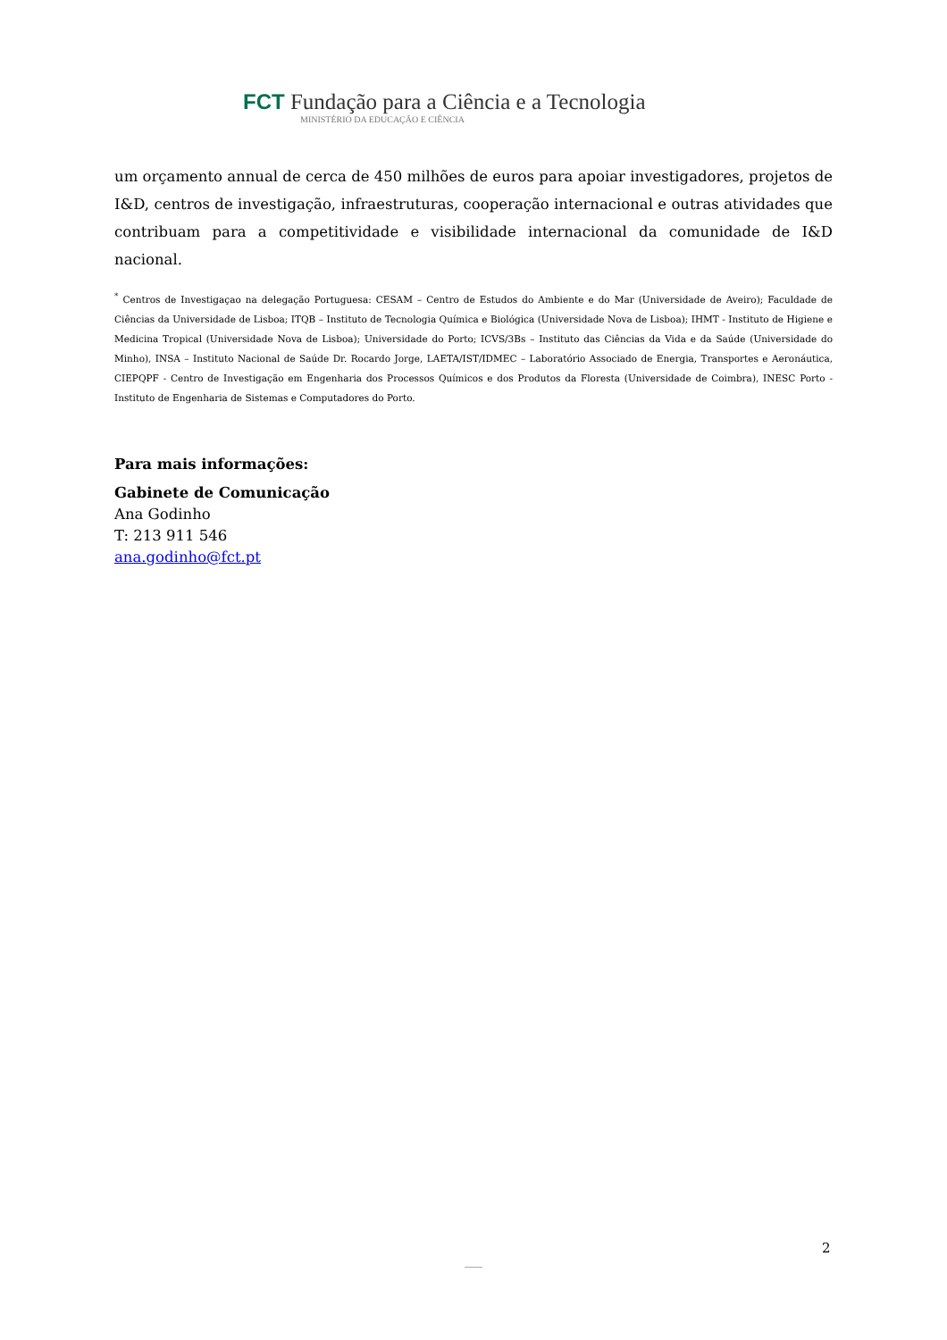FCT Fundação para a Ciência e a Tecnologia
MINISTÉRIO DA EDUCAÇÃO E CIÊNCIA
um orçamento annual de cerca de 450 milhões de euros para apoiar investigadores, projetos de I&D, centros de investigação, infraestruturas, cooperação internacional e outras atividades que contribuam para a competitividade e visibilidade internacional da comunidade de I&D nacional.
<sup>*</sup> Centros de Investigaçao na delegação Portuguesa: CESAM – Centro de Estudos do Ambiente e do Mar (Universidade de Aveiro); Faculdade de Ciências da Universidade de Lisboa; ITQB – Instituto de Tecnologia Química e Biológica (Universidade Nova de Lisboa); IHMT - Instituto de Higiene e Medicina Tropical (Universidade Nova de Lisboa); Universidade do Porto; ICVS/3Bs – Instituto das Ciências da Vida e da Saúde (Universidade do Minho), INSA – Instituto Nacional de Saúde Dr. Rocardo Jorge, LAETA/IST/IDMEC – Laboratório Associado de Energia, Transportes e Aeronáutica, CIEPQPF - Centro de Investigação em Engenharia dos Processos Químicos e dos Produtos da Floresta (Universidade de Coimbra), INESC Porto - Instituto de Engenharia de Sistemas e Computadores do Porto.
Para mais informações:
Gabinete de Comunicação
Ana Godinho
T: 213 911 546
ana.godinho@fct.pt
2